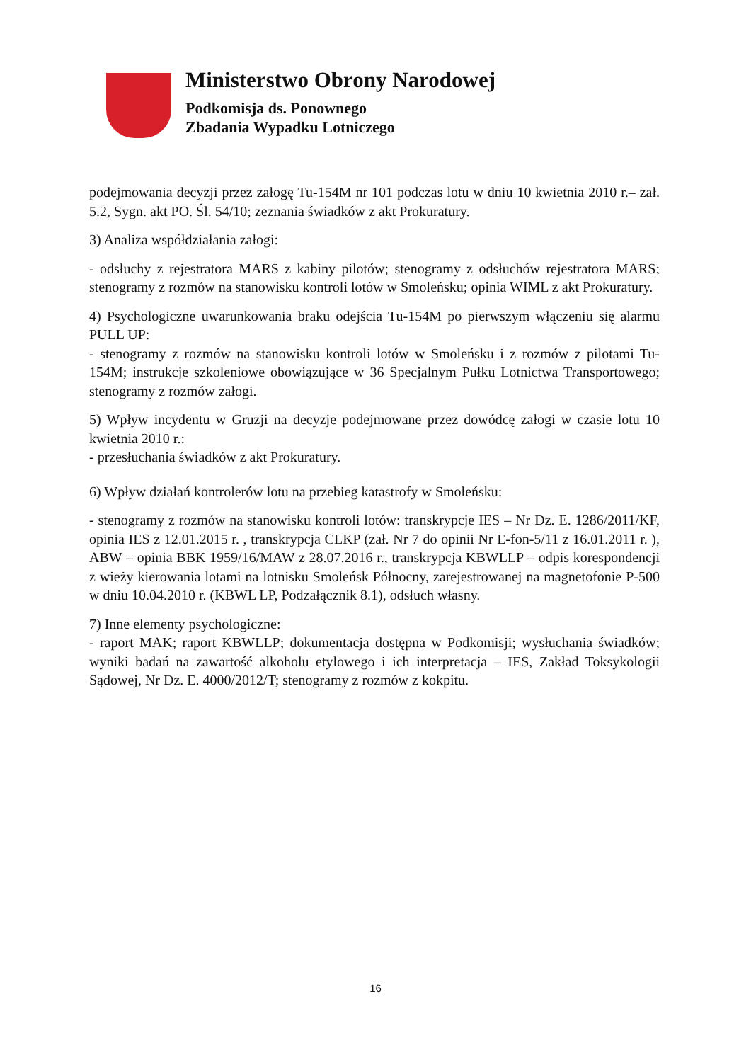Ministerstwo Obrony Narodowej
Podkomisja ds. Ponownego
Zbadania Wypadku Lotniczego
podejmowania decyzji przez załogę Tu-154M nr 101 podczas lotu w dniu 10 kwietnia 2010 r.– zał. 5.2, Sygn. akt PO. Śl. 54/10; zeznania świadków z akt Prokuratury.
3) Analiza współdziałania załogi:
- odsłuchy z rejestratora MARS z kabiny pilotów; stenogramy z odsłuchów rejestratora MARS; stenogramy z rozmów na stanowisku kontroli lotów w Smoleńsku; opinia WIML z akt Prokuratury.
4) Psychologiczne uwarunkowania braku odejścia Tu-154M po pierwszym włączeniu się alarmu PULL UP:
- stenogramy z rozmów na stanowisku kontroli lotów w Smoleńsku i z rozmów z pilotami Tu-154M; instrukcje szkoleniowe obowiązujące w 36 Specjalnym Pułku Lotnictwa Transportowego; stenogramy z rozmów załogi.
5) Wpływ incydentu w Gruzji na decyzje podejmowane przez dowódcę załogi w czasie lotu 10 kwietnia 2010 r.:
- przesłuchania świadków z akt Prokuratury.
6) Wpływ działań kontrolerów lotu na przebieg katastrofy w Smoleńsku:
- stenogramy z rozmów na stanowisku kontroli lotów: transkrypcje IES – Nr Dz. E. 1286/2011/KF, opinia IES z 12.01.2015 r. , transkrypcja CLKP (zał. Nr 7 do opinii Nr E-fon-5/11 z 16.01.2011 r. ), ABW – opinia BBK 1959/16/MAW z 28.07.2016 r., transkrypcja KBWLLP – odpis korespondencji z wieży kierowania lotami na lotnisku Smoleńsk Północny, zarejestrowanej na magnetofonie P-500 w dniu 10.04.2010 r. (KBWL LP, Podzałącznik 8.1), odsłuch własny.
7) Inne elementy psychologiczne:
- raport MAK; raport KBWLLP; dokumentacja dostępna w Podkomisji; wysłuchania świadków; wyniki badań na zawartość alkoholu etylowego i ich interpretacja – IES, Zakład Toksykologii Sądowej, Nr Dz. E. 4000/2012/T; stenogramy z rozmów z kokpitu.
16